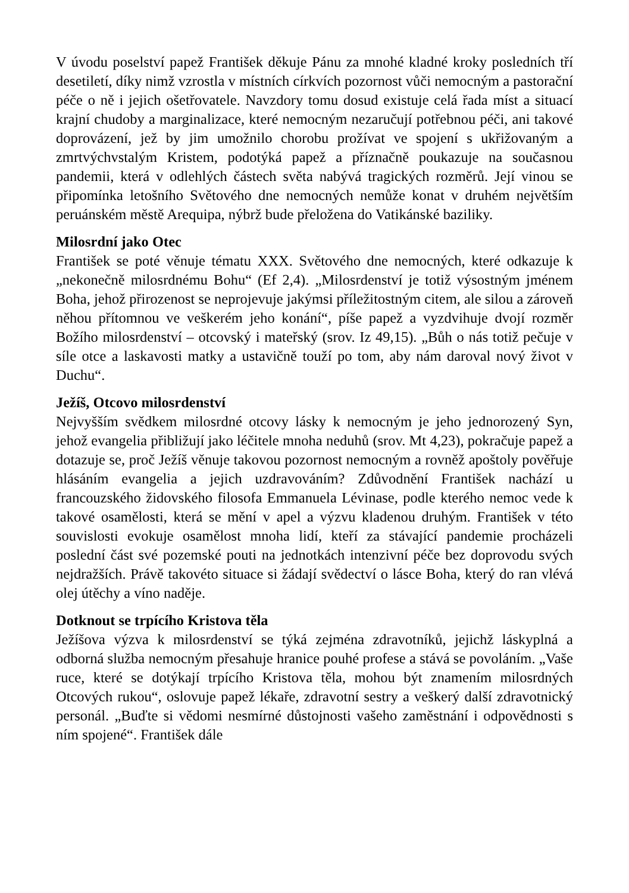V úvodu poselství papež František děkuje Pánu za mnohé kladné kroky posledních tří desetiletí, díky nimž vzrostla v místních církvích pozornost vůči nemocným a pastorační péče o ně i jejich ošetřovatele. Navzdory tomu dosud existuje celá řada míst a situací krajní chudoby a marginalizace, které nemocným nezaručují potřebnou péči, ani takové doprovázení, jež by jim umožnilo chorobu prožívat ve spojení s ukřižovaným a zmrtvýchvstalým Kristem, podotýká papež a příznačně poukazuje na současnou pandemii, která v odlehlých částech světa nabývá tragických rozměrů. Její vinou se připomínka letošního Světového dne nemocných nemůže konat v druhém největším peruánském městě Arequipa, nýbrž bude přeložena do Vatikánské baziliky.
Milosrdní jako Otec
František se poté věnuje tématu XXX. Světového dne nemocných, které odkazuje k „nekonečně milosrdnému Bohu“ (Ef 2,4). „Milosrdenství je totiž výsostným jménem Boha, jehož přirozenost se neprojevuje jakýmsi příležitostným citem, ale silou a zároveň něhou přítomnou ve veškerém jeho konání“, píše papež a vyzdvihuje dvojí rozměr Božího milosrdenství – otcovský i mateřský (srov. Iz 49,15). „Bůh o nás totiž pečuje v síle otce a laskavosti matky a ustavičně touží po tom, aby nám daroval nový život v Duchu“.
Ježíš, Otcovo milosrdenství
Nejvyšším svědkem milosrdné otcovy lásky k nemocným je jeho jednorozený Syn, jehož evangelia přibližují jako léčitele mnoha neduhů (srov. Mt 4,23), pokračuje papež a dotazuje se, proč Ježíš věnuje takovou pozornost nemocným a rovněž apoštoly pověřuje hlásáním evangelia a jejich uzdravováním? Zdůvodnění František nachází u francouzského židovského filosofa Emmanuela Lévinase, podle kterého nemoc vede k takové osamělosti, která se mění v apel a výzvu kladenou druhým. František v této souvislosti evokuje osamělost mnoha lidí, kteří za stávající pandemie procházeli poslední část své pozemské pouti na jednotkách intenzivní péče bez doprovodu svých nejdražších. Právě takovéto situace si žádají svědectví o lásce Boha, který do ran vlévá olej útěchy a víno naděje.
Dotknout se trpícího Kristova těla
Ježíšova výzva k milosrdenství se týká zejména zdravotníků, jejichž láskyplná a odborná služba nemocným přesahuje hranice pouhé profese a stává se povoláním. „Vaše ruce, které se dotýkají trpícího Kristova těla, mohou být znamením milosrdných Otcových rukou“, oslovuje papež lékaře, zdravotní sestry a veškerý další zdravotnický personál. „Buďte si vědomi nesmírné důstojnosti vašeho zaměstnání i odpovědnosti s ním spojené“. František dále